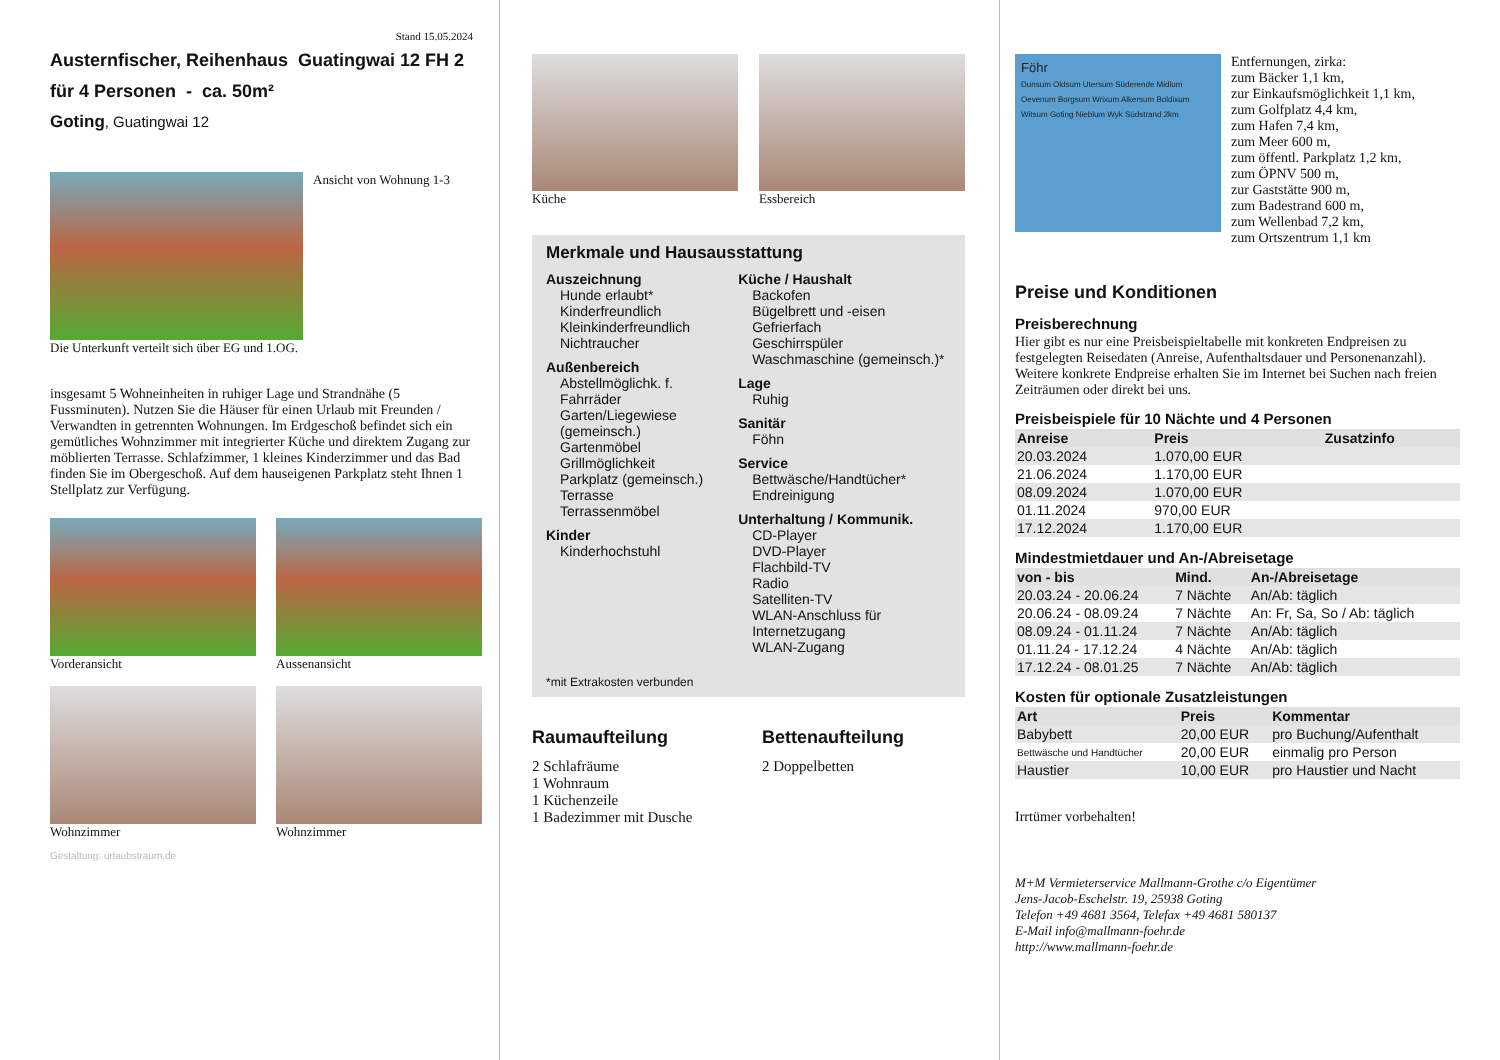Stand 15.05.2024
Austernfischer, Reihenhaus Guatingwai 12 FH 2
für 4 Personen - ca. 50m²
Goting, Guatingwai 12
Ansicht von Wohnung 1-3
Die Unterkunft verteilt sich über EG und 1.OG.
insgesamt 5 Wohneinheiten in ruhiger Lage und Strandnähe (5 Fussminuten). Nutzen Sie die Häuser für einen Urlaub mit Freunden / Verwandten in getrennten Wohnungen. Im Erdgeschoß befindet sich ein gemütliches Wohnzimmer mit integrierter Küche und direktem Zugang zur möblierten Terrasse. Schlafzimmer, 1 kleines Kinderzimmer und das Bad finden Sie im Obergeschoß. Auf dem hauseigenen Parkplatz steht Ihnen 1 Stellplatz zur Verfügung.
Vorderansicht
Aussenansicht
Wohnzimmer
Wohnzimmer
Gestaltung: urlaubstraum.de
Küche Essbereich
Merkmale und Hausausstattung
Auszeichnung
Hunde erlaubt*
Kinderfreundlich
Kleinkinderfreundlich
Nichtraucher
Außenbereich
Abstellmöglichk. f. Fahrräder
Garten/Liegewiese (gemeinsch.)
Gartenmöbel
Grillmöglichkeit
Parkplatz (gemeinsch.)
Terrasse
Terrassenmöbel
Kinder
Kinderhochstuhl
Küche / Haushalt
Backofen
Bügelbrett und -eisen
Gefrierfach
Geschirrspüler
Waschmaschine (gemeinsch.)*
Lage
Ruhig
Sanitär
Föhn
Service
Bettwäsche/Handtücher*
Endreinigung
Unterhaltung / Kommunik.
CD-Player
DVD-Player
Flachbild-TV
Radio
Satelliten-TV
WLAN-Anschluss für Internetzugang
WLAN-Zugang
*mit Extrakosten verbunden
Raumaufteilung
2 Schlafräume
1 Wohnraum
1 Küchenzeile
1 Badezimmer mit Dusche
Bettenaufteilung
2 Doppelbetten
Föhr
Dunsum Oldsum Utersum Süderende Midlum Oevenum Borgsum Wrixum Alkersum Boldixum Witsum Goting Nieblum Wyk Südstrand 2km
Entfernungen, zirka:
zum Bäcker 1,1 km,
zur Einkaufsmöglichkeit 1,1 km,
zum Golfplatz 4,4 km,
zum Hafen 7,4 km,
zum Meer 600 m,
zum öffentl. Parkplatz 1,2 km,
zum ÖPNV 500 m,
zur Gaststätte 900 m,
zum Badestrand 600 m,
zum Wellenbad 7,2 km,
zum Ortszentrum 1,1 km
Preise und Konditionen
Preisberechnung
Hier gibt es nur eine Preisbeispieltabelle mit konkreten Endpreisen zu festgelegten Reisedaten (Anreise, Aufenthaltsdauer und Personenanzahl). Weitere konkrete Endpreise erhalten Sie im Internet bei Suchen nach freien Zeiträumen oder direkt bei uns.
Preisbeispiele für 10 Nächte und 4 Personen
| Anreise | Preis | Zusatzinfo |
| --- | --- | --- |
| 20.03.2024 | 1.070,00 EUR | |
| 21.06.2024 | 1.170,00 EUR | |
| 08.09.2024 | 1.070,00 EUR | |
| 01.11.2024 | 970,00 EUR | |
| 17.12.2024 | 1.170,00 EUR | |
Mindestmietdauer und An-/Abreisetage
| von - bis | Mind. | An-/Abreisetage |
| --- | --- | --- |
| 20.03.24 - 20.06.24 | 7 Nächte | An/Ab: täglich |
| 20.06.24 - 08.09.24 | 7 Nächte | An: Fr, Sa, So / Ab: täglich |
| 08.09.24 - 01.11.24 | 7 Nächte | An/Ab: täglich |
| 01.11.24 - 17.12.24 | 4 Nächte | An/Ab: täglich |
| 17.12.24 - 08.01.25 | 7 Nächte | An/Ab: täglich |
Kosten für optionale Zusatzleistungen
| Art | Preis | Kommentar |
| --- | --- | --- |
| Babybett | 20,00 EUR | pro Buchung/Aufenthalt |
| Bettwäsche und Handtücher | 20,00 EUR | einmalig pro Person |
| Haustier | 10,00 EUR | pro Haustier und Nacht |
Irrtümer vorbehalten!
M+M Vermieterservice Mallmann-Grothe c/o Eigentümer
Jens-Jacob-Eschelstr. 19, 25938 Goting
Telefon +49 4681 3564, Telefax +49 4681 580137
E-Mail info@mallmann-foehr.de
http://www.mallmann-foehr.de